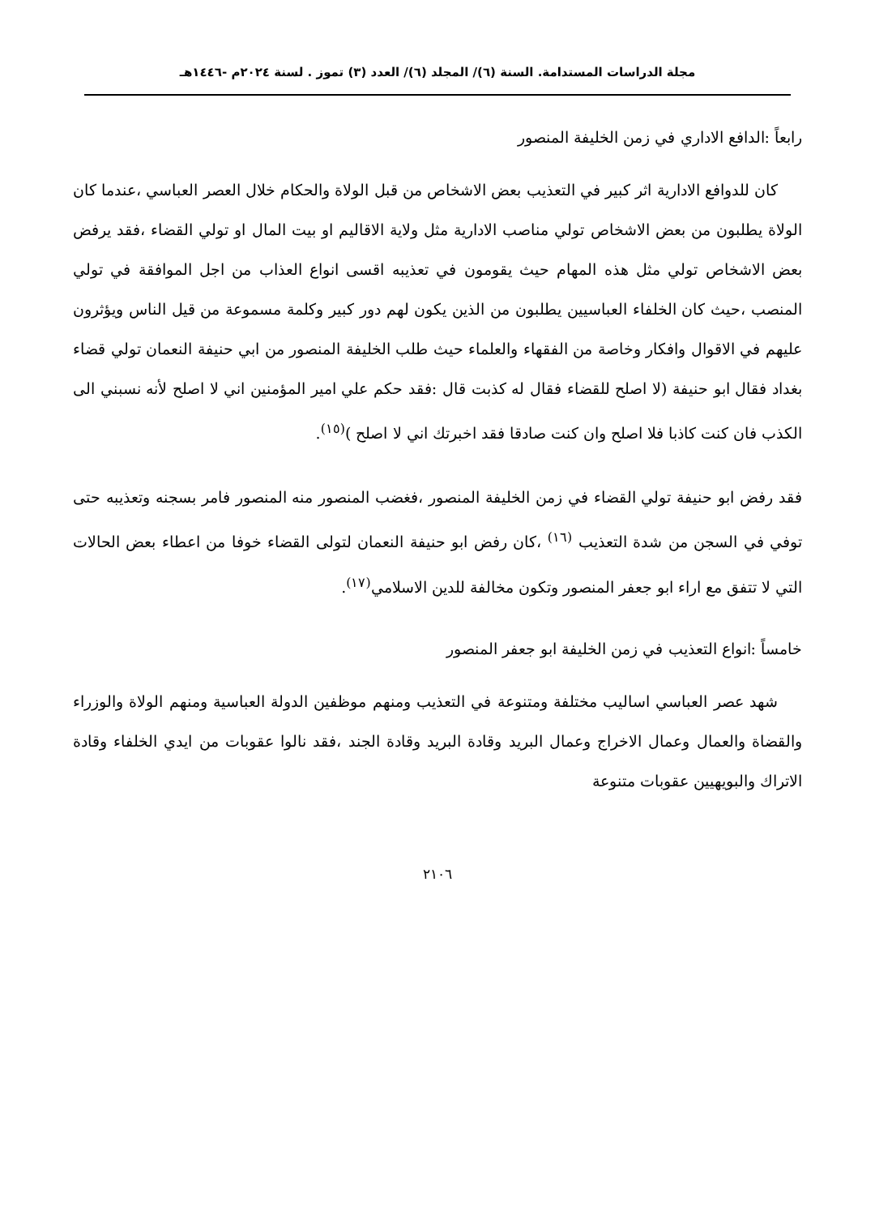مجلة الدراسات المستدامة. السنة (٦)/ المجلد (٦)/ العدد (٣) تموز . لسنة ٢٠٢٤م -١٤٤٦هـ
رابعاً :الدافع الاداري في زمن الخليفة المنصور
كان للدوافع الادارية اثر كبير في التعذيب بعض الاشخاص من قبل الولاة والحكام خلال العصر العباسي ،عندما كان الولاة يطلبون من بعض الاشخاص تولي مناصب الادارية مثل ولاية الاقاليم او بيت المال او تولي القضاء ،فقد يرفض بعض الاشخاص تولي مثل هذه المهام حيث يقومون في تعذيبه اقسى انواع العذاب من اجل الموافقة في تولي المنصب ،حيث كان الخلفاء العباسيين يطلبون من الذين يكون لهم دور كبير وكلمة مسموعة من قيل الناس ويؤثرون عليهم في الاقوال وافكار وخاصة من الفقهاء والعلماء حيث طلب الخليفة المنصور من ابي حنيفة النعمان تولي قضاء بغداد فقال ابو حنيفة (لا اصلح للقضاء فقال له كذبت قال :فقد حكم علي امير المؤمنين اني لا اصلح لأنه نسبني الى الكذب فان كنت كاذبا فلا اصلح وان كنت صادقا فقد اخبرتك اني لا اصلح )<sup>(١٥)</sup>.
فقد رفض ابو حنيفة تولي القضاء في زمن الخليفة المنصور ،فغضب المنصور منه المنصور فامر بسجنه وتعذيبه حتى توفي في السجن من شدة التعذيب <sup>(١٦)</sup> ،كان رفض ابو حنيفة النعمان لتولى القضاء خوفا من اعطاء بعض الحالات التي لا تتفق مع اراء ابو جعفر المنصور وتكون مخالفة للدين الاسلامي<sup>(١٧)</sup>.
خامساً :انواع التعذيب في زمن الخليفة ابو جعفر المنصور
شهد عصر العباسي اساليب مختلفة ومتنوعة في التعذيب ومنهم موظفين الدولة العباسية ومنهم الولاة والوزراء والقضاة والعمال وعمال الاخراج وعمال البريد وقادة البريد وقادة الجند ،فقد نالوا عقوبات من ايدي الخلفاء وقادة الاتراك والبويهيين عقوبات متنوعة
٢١٠٦